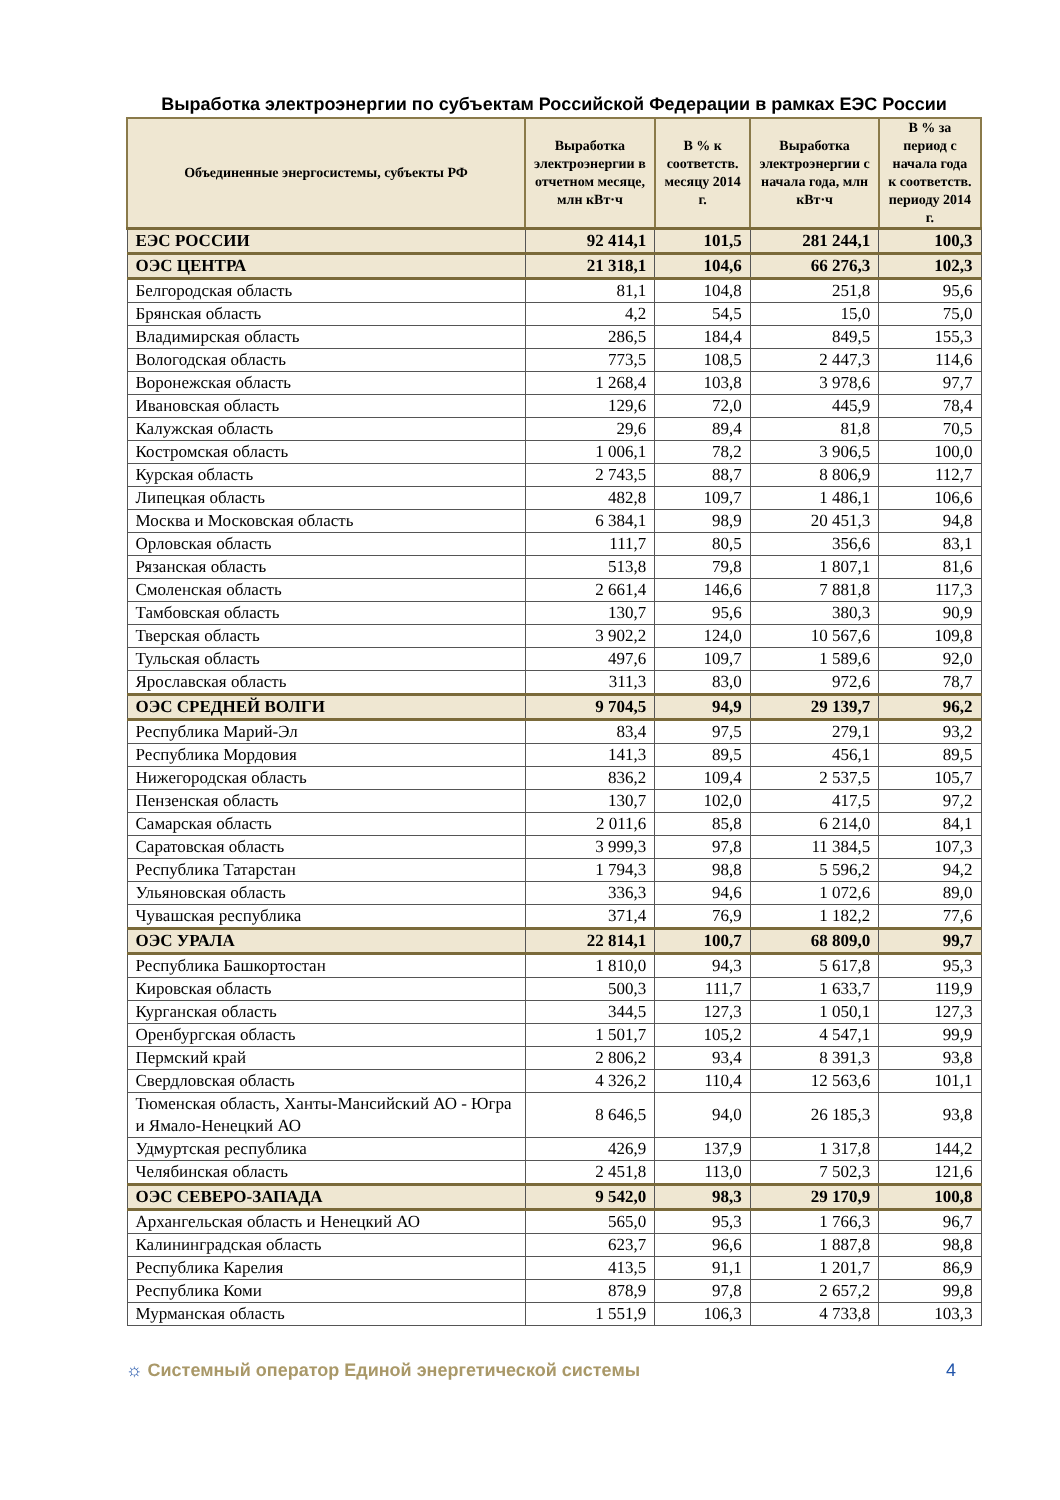Выработка электроэнергии по субъектам Российской Федерации в рамках ЕЭС России
| Объединенные энергосистемы, субъекты РФ | Выработка электроэнергии в отчетном месяце, млн кВт·ч | В % к соответств. месяцу 2014 г. | Выработка электроэнергии с начала года, млн кВт·ч | В % за период с начала года к соответств. периоду 2014 г. |
| --- | --- | --- | --- | --- |
| ЕЭС РОССИИ | 92 414,1 | 101,5 | 281 244,1 | 100,3 |
| ОЭС ЦЕНТРА | 21 318,1 | 104,6 | 66 276,3 | 102,3 |
| Белгородская область | 81,1 | 104,8 | 251,8 | 95,6 |
| Брянская область | 4,2 | 54,5 | 15,0 | 75,0 |
| Владимирская область | 286,5 | 184,4 | 849,5 | 155,3 |
| Вологодская область | 773,5 | 108,5 | 2 447,3 | 114,6 |
| Воронежская область | 1 268,4 | 103,8 | 3 978,6 | 97,7 |
| Ивановская область | 129,6 | 72,0 | 445,9 | 78,4 |
| Калужская область | 29,6 | 89,4 | 81,8 | 70,5 |
| Костромская область | 1 006,1 | 78,2 | 3 906,5 | 100,0 |
| Курская область | 2 743,5 | 88,7 | 8 806,9 | 112,7 |
| Липецкая область | 482,8 | 109,7 | 1 486,1 | 106,6 |
| Москва и Московская область | 6 384,1 | 98,9 | 20 451,3 | 94,8 |
| Орловская область | 111,7 | 80,5 | 356,6 | 83,1 |
| Рязанская область | 513,8 | 79,8 | 1 807,1 | 81,6 |
| Смоленская область | 2 661,4 | 146,6 | 7 881,8 | 117,3 |
| Тамбовская область | 130,7 | 95,6 | 380,3 | 90,9 |
| Тверская область | 3 902,2 | 124,0 | 10 567,6 | 109,8 |
| Тульская область | 497,6 | 109,7 | 1 589,6 | 92,0 |
| Ярославская область | 311,3 | 83,0 | 972,6 | 78,7 |
| ОЭС СРЕДНЕЙ ВОЛГИ | 9 704,5 | 94,9 | 29 139,7 | 96,2 |
| Республика Марий-Эл | 83,4 | 97,5 | 279,1 | 93,2 |
| Республика Мордовия | 141,3 | 89,5 | 456,1 | 89,5 |
| Нижегородская область | 836,2 | 109,4 | 2 537,5 | 105,7 |
| Пензенская область | 130,7 | 102,0 | 417,5 | 97,2 |
| Самарская область | 2 011,6 | 85,8 | 6 214,0 | 84,1 |
| Саратовская область | 3 999,3 | 97,8 | 11 384,5 | 107,3 |
| Республика Татарстан | 1 794,3 | 98,8 | 5 596,2 | 94,2 |
| Ульяновская область | 336,3 | 94,6 | 1 072,6 | 89,0 |
| Чувашская республика | 371,4 | 76,9 | 1 182,2 | 77,6 |
| ОЭС УРАЛА | 22 814,1 | 100,7 | 68 809,0 | 99,7 |
| Республика Башкортостан | 1 810,0 | 94,3 | 5 617,8 | 95,3 |
| Кировская область | 500,3 | 111,7 | 1 633,7 | 119,9 |
| Курганская область | 344,5 | 127,3 | 1 050,1 | 127,3 |
| Оренбургская область | 1 501,7 | 105,2 | 4 547,1 | 99,9 |
| Пермский край | 2 806,2 | 93,4 | 8 391,3 | 93,8 |
| Свердловская область | 4 326,2 | 110,4 | 12 563,6 | 101,1 |
| Тюменская область, Ханты-Мансийский АО - Югра и Ямало-Ненецкий АО | 8 646,5 | 94,0 | 26 185,3 | 93,8 |
| Удмуртская республика | 426,9 | 137,9 | 1 317,8 | 144,2 |
| Челябинская область | 2 451,8 | 113,0 | 7 502,3 | 121,6 |
| ОЭС СЕВЕРО-ЗАПАДА | 9 542,0 | 98,3 | 29 170,9 | 100,8 |
| Архангельская область и Ненецкий АО | 565,0 | 95,3 | 1 766,3 | 96,7 |
| Калининградская область | 623,7 | 96,6 | 1 887,8 | 98,8 |
| Республика Карелия | 413,5 | 91,1 | 1 201,7 | 86,9 |
| Республика Коми | 878,9 | 97,8 | 2 657,2 | 99,8 |
| Мурманская область | 1 551,9 | 106,3 | 4 733,8 | 103,3 |
☼ Системный оператор Единой энергетической системы 4